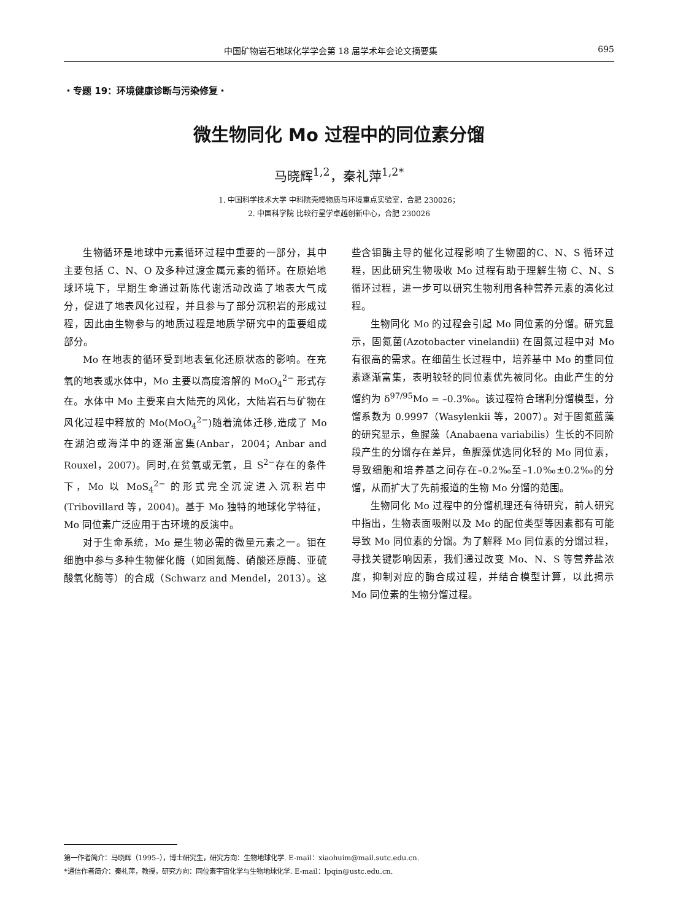中国矿物岩石地球化学学会第 18 届学术年会论文摘要集 695
・专题 19：环境健康诊断与污染修复・
微生物同化 Mo 过程中的同位素分馏
马晓辉<sup>1,2</sup>，秦礼萍<sup>1,2*</sup>
1. 中国科学技术大学 中科院壳幔物质与环境重点实验室，合肥 230026；
2. 中国科学院 比较行星学卓越创新中心，合肥 230026
生物循环是地球中元素循环过程中重要的一部分，其中主要包括 C、N、O 及多种过渡金属元素的循环。在原始地球环境下，早期生命通过新陈代谢活动改造了地表大气成分，促进了地表风化过程，并且参与了部分沉积岩的形成过程，因此由生物参与的地质过程是地质学研究中的重要组成部分。
Mo 在地表的循环受到地表氧化还原状态的影响。在充氧的地表或水体中，Mo 主要以高度溶解的 MoO<sub>4</sub><sup>2−</sup> 形式存在。水体中 Mo 主要来自大陆壳的风化，大陆岩石与矿物在风化过程中释放的 Mo(MoO<sub>4</sub><sup>2−</sup>)随着流体迁移,造成了 Mo 在湖泊或海洋中的逐渐富集(Anbar，2004；Anbar and Rouxel，2007)。同时,在贫氧或无氧，且 S<sup>2−</sup>存在的条件下，Mo 以 MoS<sub>4</sub><sup>2−</sup> 的形式完全沉淀进入沉积岩中(Tribovillard 等，2004)。基于 Mo 独特的地球化学特征，Mo 同位素广泛应用于古环境的反演中。
对于生命系统，Mo 是生物必需的微量元素之一。钼在细胞中参与多种生物催化酶（如固氮酶、硝酸还原酶、亚硫酸氧化酶等）的合成（Schwarz and Mendel，2013）。这些含钼酶主导的催化过程影响了生物圈的C、N、S 循环过程，因此研究生物吸收 Mo 过程有助于理解生物 C、N、S 循环过程，进一步可以研究生物利用各种营养元素的演化过程。
生物同化 Mo 的过程会引起 Mo 同位素的分馏。研究显示，固氮菌(Azotobacter vinelandii) 在固氮过程中对 Mo 有很高的需求。在细菌生长过程中，培养基中 Mo 的重同位素逐渐富集，表明较轻的同位素优先被同化。由此产生的分馏约为 δ<sup>97/95</sup>Mo = –0.3‰。该过程符合瑞利分馏模型，分馏系数为 0.9997（Wasylenkii 等，2007）。对于固氮蓝藻的研究显示，鱼腥藻（Anabaena variabilis）生长的不同阶段产生的分馏存在差异，鱼腥藻优选同化轻的 Mo 同位素，导致细胞和培养基之间存在–0.2‰至–1.0‰±0.2‰的分馏，从而扩大了先前报道的生物 Mo 分馏的范围。
生物同化 Mo 过程中的分馏机理还有待研究，前人研究中指出，生物表面吸附以及 Mo 的配位类型等因素都有可能导致 Mo 同位素的分馏。为了解释 Mo 同位素的分馏过程，寻找关键影响因素，我们通过改变 Mo、N、S 等营养盐浓度，抑制对应的酶合成过程，并结合模型计算，以此揭示 Mo 同位素的生物分馏过程。
第一作者简介：马晓辉（1995–），博士研究生，研究方向：生物地球化学. E-mail：xiaohuim@mail.sutc.edu.cn.
*通信作者简介：秦礼萍，教授，研究方向：同位素宇宙化学与生物地球化学. E-mail：lpqin@ustc.edu.cn.